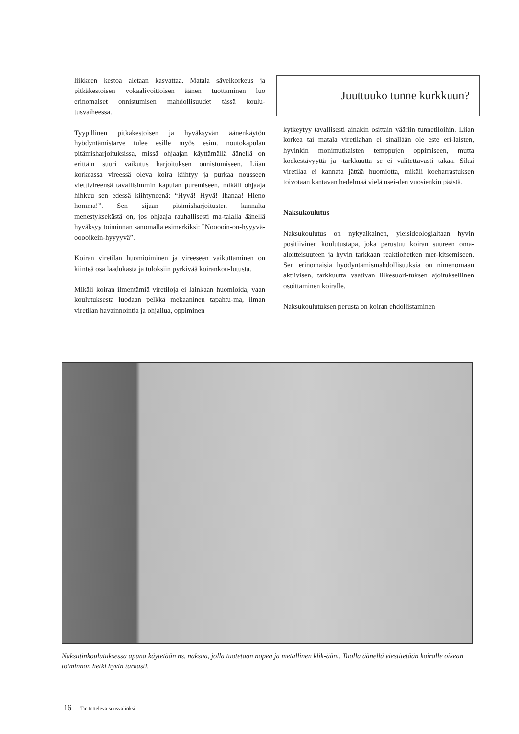liikkeen kestoa aletaan kasvattaa. Matala sävelkorkeus ja pitkäkestoisen vokaalivoittoisen äänen tuottaminen luo erinomaiset onnistumisen mahdollisuudet tässä koulu-tusvaiheessa.
Tyypillinen pitkäkestoisen ja hyväksyvän äänenkäytön hyödyntämistarve tulee esille myös esim. noutokapulan pitämisharjoituksissa, missä ohjaajan käyttämällä äänellä on erittäin suuri vaikutus harjoituksen onnistumiseen. Liian korkeassa vireessä oleva koira kiihtyy ja purkaa nousseen viettivireensä tavallisimmin kapulan puremiseen, mikäli ohjaaja hihkuu sen edessä kiihtyneenä: “Hyvä! Hyvä! Ihanaa! Hieno homma!”. Sen sijaan pitämisharjoitusten kannalta menestyksekästä on, jos ohjaaja rauhallisesti ma-talalla äänellä hyväksyy toiminnan sanomalla esimerkiksi: ”Nooooin-on-hyyyvä-ooooikein-hyyyyvä”.
Koiran viretilan huomioiminen ja vireeseen vaikuttaminen on kiinteä osa laadukasta ja tuloksiin pyrkivää koirankou-lutusta.
Mikäli koiran ilmentämiä viretiloja ei lainkaan huomioida, vaan koulutuksesta luodaan pelkkä mekaaninen tapahtu-ma, ilman viretilan havainnointia ja ohjailua, oppiminen
Juuttuuko tunne kurkkuun?
kytkeytyy tavallisesti ainakin osittain vääriin tunnetiloihin. Liian korkea tai matala viretilahan ei sinällään ole este eri-laisten, hyvinkin monimutkaisten temppujen oppimiseen, mutta koekestävyyttä ja -tarkkuutta se ei valitettavasti takaa. Siksi viretilaa ei kannata jättää huomiotta, mikäli koeharrastuksen toivotaan kantavan hedelmää vielä usei-den vuosienkin päästä.
Naksukoulutus
Naksukoulutus on nykyaikainen, yleisideologialtaan hyvin positiivinen koulutustapa, joka perustuu koiran suureen oma-aloitteisuuteen ja hyvin tarkkaan reaktiohetken mer-kitsemiseen. Sen erinomaisia hyödyntämismahdollisuuksia on nimenomaan aktiivisen, tarkkuutta vaativan liikesuori-tuksen ajoituksellinen osoittaminen koiralle.
Naksukoulutuksen perusta on koiran ehdollistaminen
Naksutinkoulutuksessa apuna käytetään ns. naksua, jolla tuotetaan nopea ja metallinen klik-ääni. Tuolla äänellä viestitetään koiralle oikean toiminnon hetki hyvin tarkasti.
16 Tie tottelevaisuusvalioksi